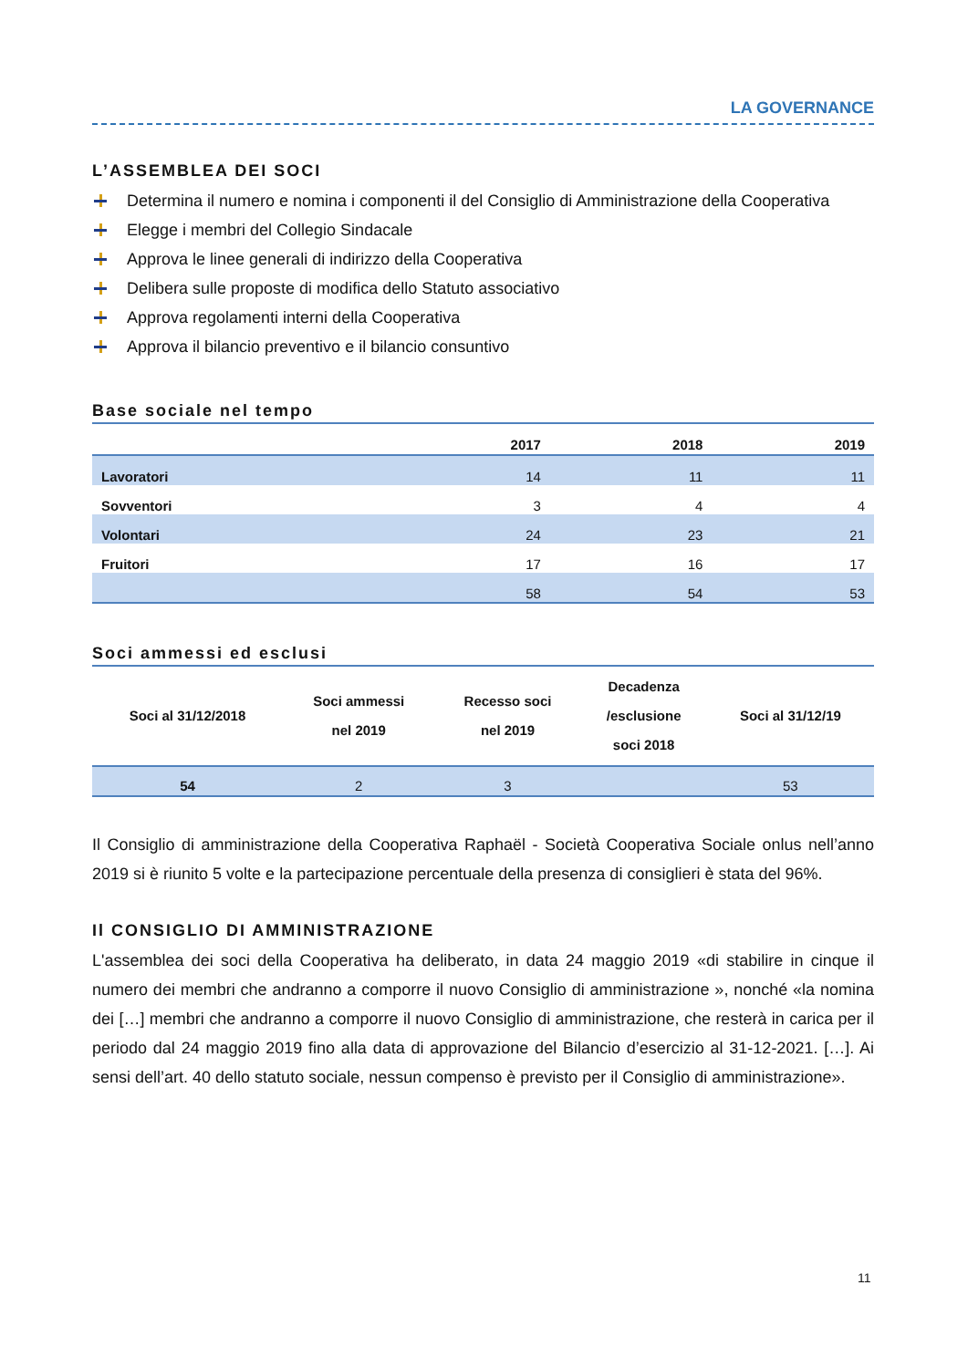LA GOVERNANCE
L’ASSEMBLEA DEI SOCI
Determina il numero e nomina i componenti il del Consiglio di Amministrazione della Cooperativa
Elegge i membri del Collegio Sindacale
Approva le linee generali di indirizzo della Cooperativa
Delibera sulle proposte di modifica dello Statuto associativo
Approva regolamenti interni della Cooperativa
Approva il bilancio preventivo e il bilancio consuntivo
Base sociale nel tempo
| | 2017 | 2018 | 2019 |
| --- | --- | --- | --- |
| Lavoratori | 14 | 11 | 11 |
| Sovventori | 3 | 4 | 4 |
| Volontari | 24 | 23 | 21 |
| Fruitori | 17 | 16 | 17 |
| | 58 | 54 | 53 |
Soci ammessi ed esclusi
| Soci al 31/12/2018 | Soci ammessi nel 2019 | Recesso soci nel 2019 | Decadenza /esclusione soci 2018 | Soci al 31/12/19 |
| --- | --- | --- | --- | --- |
| 54 | 2 | 3 | | 53 |
Il Consiglio di amministrazione della Cooperativa Raphaël - Società Cooperativa Sociale onlus nell’anno 2019 si è riunito 5 volte e la partecipazione percentuale della presenza di consiglieri è stata del 96%.
Il CONSIGLIO DI AMMINISTRAZIONE
L'assemblea dei soci della Cooperativa ha deliberato, in data 24 maggio 2019 «di stabilire in cinque il numero dei membri che andranno a comporre il nuovo Consiglio di amministrazione », nonché «la nomina dei […] membri che andranno a comporre il nuovo Consiglio di amministrazione, che resterà in carica per il periodo dal 24 maggio 2019 fino alla data di approvazione del Bilancio d’esercizio al 31-12-2021. […]. Ai sensi dell’art. 40 dello statuto sociale, nessun compenso è previsto per il Consiglio di amministrazione».
11